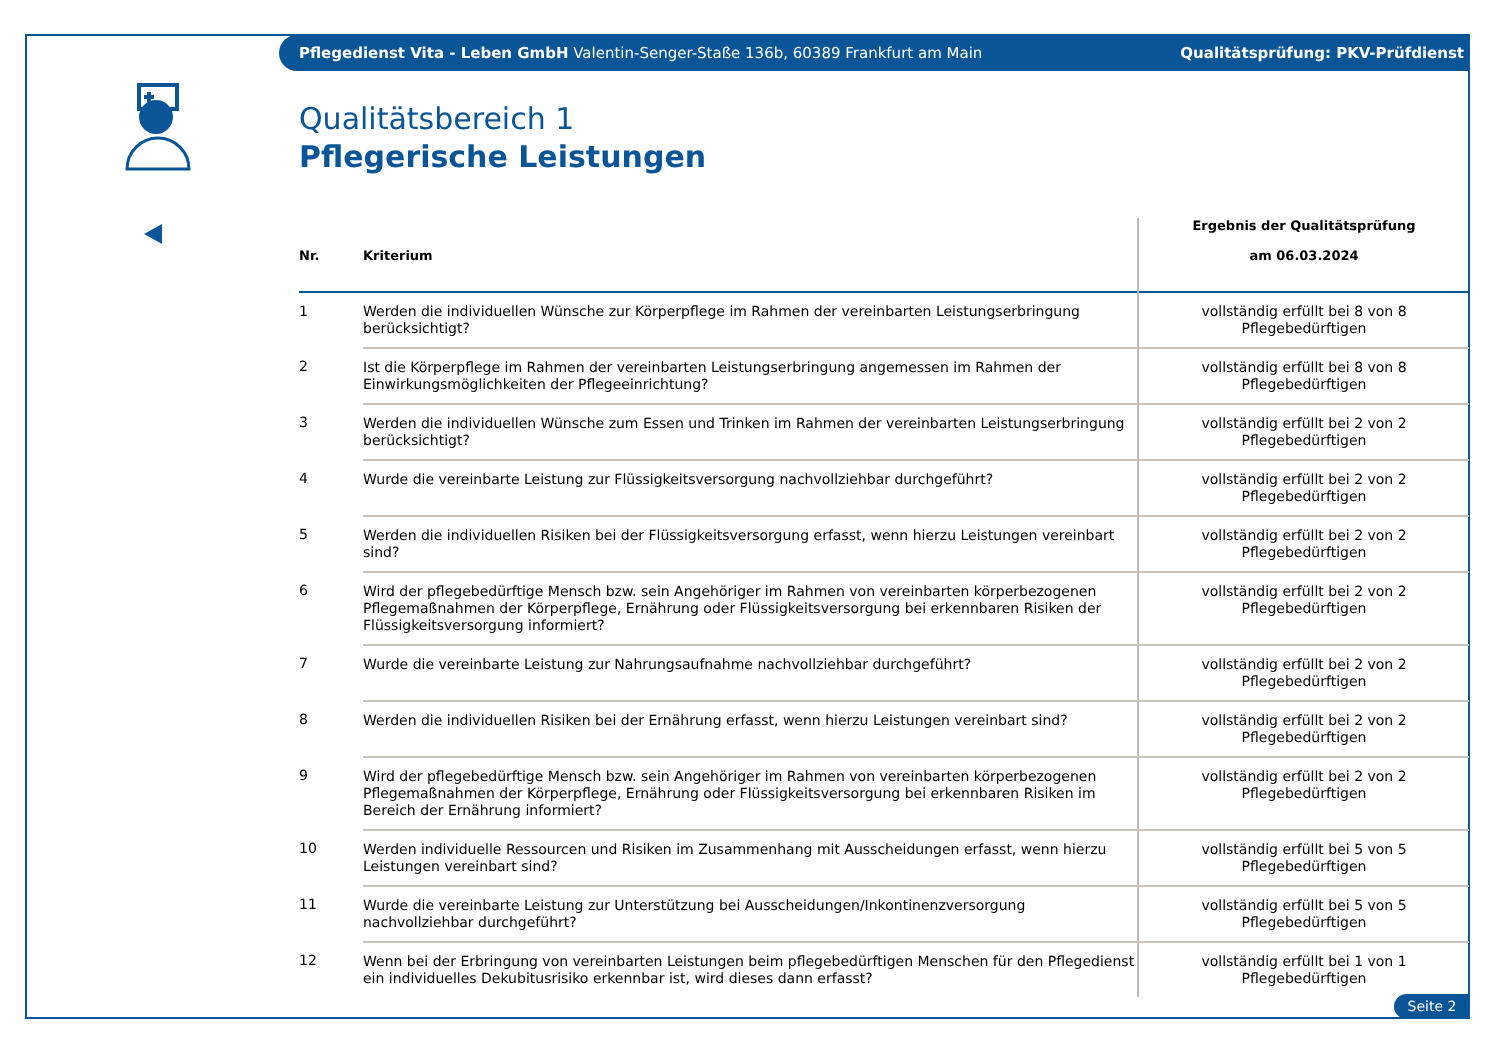Pflegedienst Vita - Leben GmbH Valentin-Senger-Staße 136b, 60389 Frankfurt am Main Qualitätsprüfung: PKV-Prüfdienst
Qualitätsbereich 1
Pflegerische Leistungen
| Nr. | Kriterium | Ergebnis der Qualitätsprüfung am 06.03.2024 |
| --- | --- | --- |
| 1 | Werden die individuellen Wünsche zur Körperpflege im Rahmen der vereinbarten Leistungserbringung berücksichtigt? | vollständig erfüllt bei 8 von 8 Pflegebedürftigen |
| 2 | Ist die Körperpflege im Rahmen der vereinbarten Leistungserbringung angemessen im Rahmen der Einwirkungsmöglichkeiten der Pflegeeinrichtung? | vollständig erfüllt bei 8 von 8 Pflegebedürftigen |
| 3 | Werden die individuellen Wünsche zum Essen und Trinken im Rahmen der vereinbarten Leistungserbringung berücksichtigt? | vollständig erfüllt bei 2 von 2 Pflegebedürftigen |
| 4 | Wurde die vereinbarte Leistung zur Flüssigkeitsversorgung nachvollziehbar durchgeführt? | vollständig erfüllt bei 2 von 2 Pflegebedürftigen |
| 5 | Werden die individuellen Risiken bei der Flüssigkeitsversorgung erfasst, wenn hierzu Leistungen vereinbart sind? | vollständig erfüllt bei 2 von 2 Pflegebedürftigen |
| 6 | Wird der pflegebedürftige Mensch bzw. sein Angehöriger im Rahmen von vereinbarten körperbezogenen Pflegemaßnahmen der Körperpflege, Ernährung oder Flüssigkeitsversorgung bei erkennbaren Risiken der Flüssigkeitsversorgung informiert? | vollständig erfüllt bei 2 von 2 Pflegebedürftigen |
| 7 | Wurde die vereinbarte Leistung zur Nahrungsaufnahme nachvollziehbar durchgeführt? | vollständig erfüllt bei 2 von 2 Pflegebedürftigen |
| 8 | Werden die individuellen Risiken bei der Ernährung erfasst, wenn hierzu Leistungen vereinbart sind? | vollständig erfüllt bei 2 von 2 Pflegebedürftigen |
| 9 | Wird der pflegebedürftige Mensch bzw. sein Angehöriger im Rahmen von vereinbarten körperbezogenen Pflegemaßnahmen der Körperpflege, Ernährung oder Flüssigkeitsversorgung bei erkennbaren Risiken im Bereich der Ernährung informiert? | vollständig erfüllt bei 2 von 2 Pflegebedürftigen |
| 10 | Werden individuelle Ressourcen und Risiken im Zusammenhang mit Ausscheidungen erfasst, wenn hierzu Leistungen vereinbart sind? | vollständig erfüllt bei 5 von 5 Pflegebedürftigen |
| 11 | Wurde die vereinbarte Leistung zur Unterstützung bei Ausscheidungen/Inkontinenzversorgung nachvollziehbar durchgeführt? | vollständig erfüllt bei 5 von 5 Pflegebedürftigen |
| 12 | Wenn bei der Erbringung von vereinbarten Leistungen beim pflegebedürftigen Menschen für den Pflegedienst ein individuelles Dekubitusrisiko erkennbar ist, wird dieses dann erfasst? | vollständig erfüllt bei 1 von 1 Pflegebedürftigen |
Seite 2